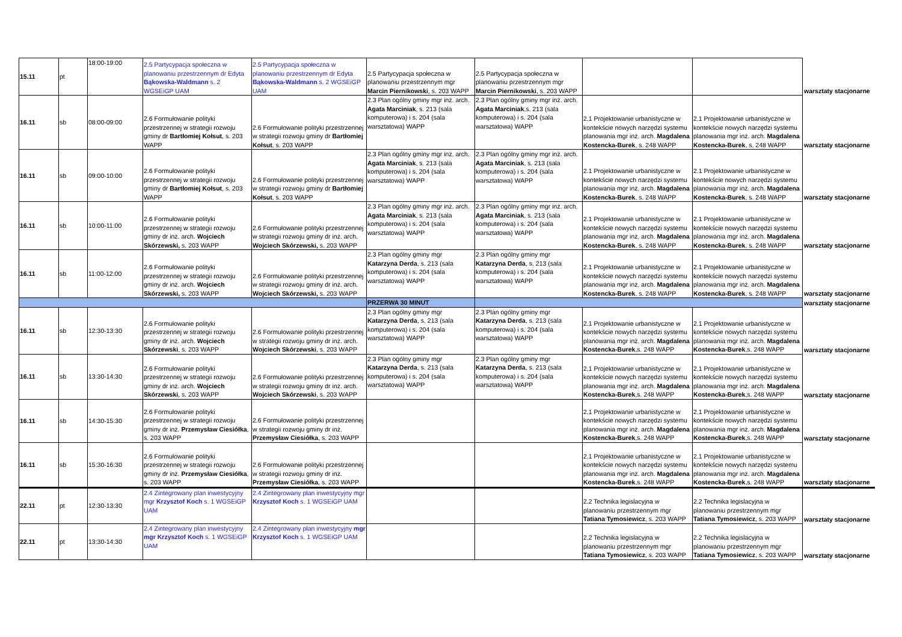| 15.11 | pt | 18:00-19:00 | 2.5 Partycypacja społeczna w planowaniu przestrzennym dr Edyta Bąkowska-Waldmann s. 2 WGSEiGP UAM | 2.5 Partycypacja społeczna w planowaniu przestrzennym dr Edyta Bąkowska-Waldmann s. 2 WGSEiGP UAM | 2.5 Partycypacja społeczna w planowaniu przestrzennym mgr Marcin Piernikowski , s. 203 WAPP | 2.5 Partycypacja społeczna w planowaniu przestrzennym mgr Marcin Piernikowski , s. 203 WAPP | | | warsztaty stacjonarne |
| 16.11 | sb | 08:00-09:00 | 2.6 Formułowanie polityki przestrzennej w strategii rozwoju gminy dr Bartłomiej Kołsut , s. 203 WAPP | 2.6 Formułowanie polityki przestrzennej w strategii rozwoju gminy dr Bartłomiej Kołsut , s. 203 WAPP | 2.3 Plan ogólny gminy mgr inż. arch. Agata Marciniak , s. 213 (sala komputerowa) i s. 204 (sala warsztatowa) WAPP | 2.3 Plan ogólny gminy mgr inż. arch. Agata Marciniak ,s. 213 (sala komputerowa) i s. 204 (sala warsztatowa) WAPP | 2.1 Projektowanie urbanistyczne w kontekście nowych narzędzi systemu planowania mgr inż. arch. Magdalena Kostencka-Burek , s. 248 WAPP | 2.1 Projektowanie urbanistyczne w kontekście nowych narzędzi systemu planowania mgr inż. arch. Magdalena Kostencka-Burek , s. 248 WAPP | warsztaty stacjonarne |
| 16.11 | sb | 09:00-10:00 | 2.6 Formułowanie polityki przestrzennej w strategii rozwoju gminy dr Bartłomiej Kołsut , s. 203 WAPP | 2.6 Formułowanie polityki przestrzennej w strategii rozwoju gminy dr Bartłomiej Kołsut , s. 203 WAPP | 2.3 Plan ogólny gminy mgr inż. arch. Agata Marciniak , s. 213 (sala komputerowa) i s. 204 (sala warsztatowa) WAPP | 2.3 Plan ogólny gminy mgr inż. arch. Agata Marciniak , s. 213 (sala komputerowa) i s. 204 (sala warsztatowa) WAPP | 2.1 Projektowanie urbanistyczne w kontekście nowych narzędzi systemu planowania mgr inż. arch. Magdalena Kostencka-Burek , s. 248 WAPP | 2.1 Projektowanie urbanistyczne w kontekście nowych narzędzi systemu planowania mgr inż. arch. Magdalena Kostencka-Burek , s. 248 WAPP | warsztaty stacjonarne |
| 16.11 | sb | 10:00-11:00 | 2.6 Formułowanie polityki przestrzennej w strategii rozwoju gminy dr inż. arch. Wojciech Skórzewski, s. 203 WAPP | 2.6 Formułowanie polityki przestrzennej w strategii rozwoju gminy dr inż. arch. Wojciech Skórzewski, s. 203 WAPP | 2.3 Plan ogólny gminy mgr inż. arch. Agata Marciniak , s. 213 (sala komputerowa) i s. 204 (sala warsztatowa) WAPP | 2.3 Plan ogólny gminy mgr inż. arch. Agata Marciniak , s. 213 (sala komputerowa) i s. 204 (sala warsztatowa) WAPP | 2.1 Projektowanie urbanistyczne w kontekście nowych narzędzi systemu planowania mgr inż. arch. Magdalena Kostencka-Burek , s. 248 WAPP | 2.1 Projektowanie urbanistyczne w kontekście nowych narzędzi systemu planowania mgr inż. arch. Magdalena Kostencka-Burek , s. 248 WAPP | warsztaty stacjonarne |
| 16.11 | sb | 11:00-12:00 | 2.6 Formułowanie polityki przestrzennej w strategii rozwoju gminy dr inż. arch. Wojciech Skórzewski, s. 203 WAPP | 2.6 Formułowanie polityki przestrzennej w strategii rozwoju gminy dr inż. arch. Wojciech Skórzewski, s. 203 WAPP | 2.3 Plan ogólny gminy mgr Katarzyna Derda , s. 213 (sala komputerowa) i s. 204 (sala warsztatowa) WAPP | 2.3 Plan ogólny gminy mgr Katarzyna Derda , s. 213 (sala komputerowa) i s. 204 (sala warsztatowa) WAPP | 2.1 Projektowanie urbanistyczne w kontekście nowych narzędzi systemu planowania mgr inż. arch. Magdalena Kostencka-Burek , s. 248 WAPP | 2.1 Projektowanie urbanistyczne w kontekście nowych narzędzi systemu planowania mgr inż. arch. Magdalena Kostencka-Burek , s. 248 WAPP | warsztaty stacjonarne |
| | | | | | PRZERWA 30 MINUT | | | | warsztaty stacjonarne |
| 16.11 | sb | 12:30-13:30 | 2.6 Formułowanie polityki przestrzennej w strategii rozwoju gminy dr inż. arch. Wojciech Skórzewski , s. 203 WAPP | 2.6 Formułowanie polityki przestrzennej w strategii rozwoju gminy dr inż. arch. Wojciech Skórzewski , s. 203 WAPP | 2.3 Plan ogólny gminy mgr Katarzyna Derda , s. 213 (sala komputerowa) i s. 204 (sala warsztatowa) WAPP | 2.3 Plan ogólny gminy mgr Katarzyna Derda , s. 213 (sala komputerowa) i s. 204 (sala warsztatowa) WAPP | 2.1 Projektowanie urbanistyczne w kontekście nowych narzędzi systemu planowania mgr inż. arch. Magdalena Kostencka-Burek ,s. 248 WAPP | 2.1 Projektowanie urbanistyczne w kontekście nowych narzędzi systemu planowania mgr inż. arch. Magdalena Kostencka-Burek ,s. 248 WAPP | warsztaty stacjonarne |
| 16.11 | sb | 13:30-14:30 | 2.6 Formułowanie polityki przestrzennej w strategii rozwoju gminy dr inż. arch. Wojciech Skórzewski , s. 203 WAPP | 2.6 Formułowanie polityki przestrzennej w strategii rozwoju gminy dr inż. arch. Wojciech Skórzewski , s. 203 WAPP | 2.3 Plan ogólny gminy mgr Katarzyna Derda , s. 213 (sala komputerowa) i s. 204 (sala warsztatowa) WAPP | 2.3 Plan ogólny gminy mgr Katarzyna Derda , s. 213 (sala komputerowa) i s. 204 (sala warsztatowa) WAPP | 2.1 Projektowanie urbanistyczne w kontekście nowych narzędzi systemu planowania mgr inż. arch. Magdalena Kostencka-Burek ,s. 248 WAPP | 2.1 Projektowanie urbanistyczne w kontekście nowych narzędzi systemu planowania mgr inż. arch. Magdalena Kostencka-Burek ,s. 248 WAPP | warsztaty stacjonarne |
| 16.11 | sb | 14:30-15:30 | 2.6 Formułowanie polityki przestrzennej w strategii rozwoju gminy dr inż. Przemysław Ciesiółka , s. 203 WAPP | 2.6 Formułowanie polityki przestrzennej w strategii rozwoju gminy dr inż. Przemysław Ciesiółka , s. 203 WAPP | | | 2.1 Projektowanie urbanistyczne w kontekście nowych narzędzi systemu planowania mgr inż. arch. Magdalena Kostencka-Burek ,s. 248 WAPP | 2.1 Projektowanie urbanistyczne w kontekście nowych narzędzi systemu planowania mgr inż. arch. Magdalena Kostencka-Burek ,s. 248 WAPP | warsztaty stacjonarne |
| 16.11 | sb | 15:30-16:30 | 2.6 Formułowanie polityki przestrzennej w strategii rozwoju gminy dr inż. Przemysław Ciesiółka , s. 203 WAPP | 2.6 Formułowanie polityki przestrzennej w strategii rozwoju gminy dr inż. Przemysław Ciesiółka , s. 203 WAPP | | | 2.1 Projektowanie urbanistyczne w kontekście nowych narzędzi systemu planowania mgr inż. arch. Magdalena Kostencka-Burek ,s. 248 WAPP | 2.1 Projektowanie urbanistyczne w kontekście nowych narzędzi systemu planowania mgr inż. arch. Magdalena Kostencka-Burek ,s. 248 WAPP | warsztaty stacjonarne |
| 22.11 | pt | 12:30-13:30 | 2.4 Zintegrowany plan inwestycyjny mgr Krzysztof Koch s. 1 WGSEiGP UAM | 2.4 Zintegrowany plan inwestycyjny mgr Krzysztof Koch s. 1 WGSEiGP UAM | | | 2.2 Technika legislacyjna w planowaniu przestrzennym mgr Tatiana Tymosiewicz , s. 203 WAPP | 2.2 Technika legislacyjna w planowaniu przestrzennym mgr Tatiana Tymosiewicz , s. 203 WAPP | warsztaty stacjonarne |
| 22.11 | pt | 13:30-14:30 | 2.4 Zintegrowany plan inwestycyjny mgr Krzysztof Koch s. 1 WGSEiGP UAM | 2.4 Zintegrowany plan inwestycyjny mgr Krzysztof Koch s. 1 WGSEiGP UAM | | | 2.2 Technika legislacyjna w planowaniu przestrzennym mgr Tatiana Tymosiewicz , s. 203 WAPP | 2.2 Technika legislacyjna w planowaniu przestrzennym mgr Tatiana Tymosiewicz , s. 203 WAPP | warsztaty stacjonarne |